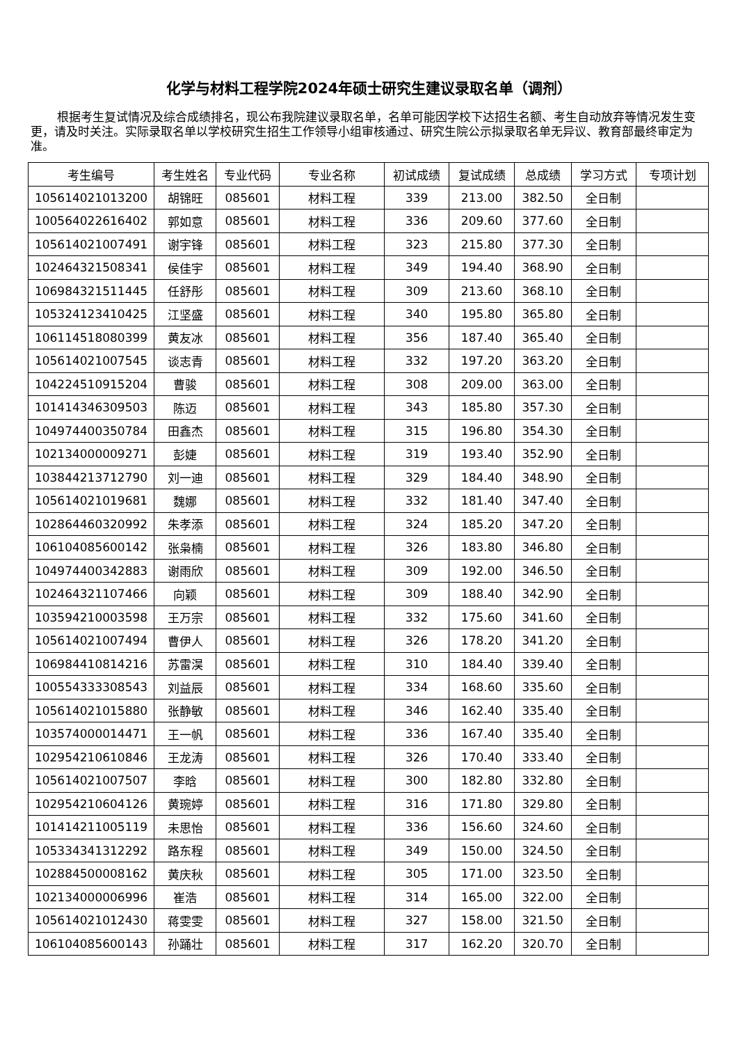化学与材料工程学院2024年硕士研究生建议录取名单（调剂）
根据考生复试情况及综合成绩排名，现公布我院建议录取名单，名单可能因学校下达招生名额、考生自动放弃等情况发生变更，请及时关注。实际录取名单以学校研究生招生工作领导小组审核通过、研究生院公示拟录取名单无异议、教育部最终审定为准。
| 考生编号 | 考生姓名 | 专业代码 | 专业名称 | 初试成绩 | 复试成绩 | 总成绩 | 学习方式 | 专项计划 |
| --- | --- | --- | --- | --- | --- | --- | --- | --- |
| 105614021013200 | 胡锦旺 | 085601 | 材料工程 | 339 | 213.00 | 382.50 | 全日制 | |
| 100564022616402 | 郭如意 | 085601 | 材料工程 | 336 | 209.60 | 377.60 | 全日制 | |
| 105614021007491 | 谢宇锋 | 085601 | 材料工程 | 323 | 215.80 | 377.30 | 全日制 | |
| 102464321508341 | 侯佳宇 | 085601 | 材料工程 | 349 | 194.40 | 368.90 | 全日制 | |
| 106984321511445 | 任舒彤 | 085601 | 材料工程 | 309 | 213.60 | 368.10 | 全日制 | |
| 105324123410425 | 江坚盛 | 085601 | 材料工程 | 340 | 195.80 | 365.80 | 全日制 | |
| 106114518080399 | 黄友冰 | 085601 | 材料工程 | 356 | 187.40 | 365.40 | 全日制 | |
| 105614021007545 | 谈志青 | 085601 | 材料工程 | 332 | 197.20 | 363.20 | 全日制 | |
| 104224510915204 | 曹骏 | 085601 | 材料工程 | 308 | 209.00 | 363.00 | 全日制 | |
| 101414346309503 | 陈迈 | 085601 | 材料工程 | 343 | 185.80 | 357.30 | 全日制 | |
| 104974400350784 | 田鑫杰 | 085601 | 材料工程 | 315 | 196.80 | 354.30 | 全日制 | |
| 102134000009271 | 彭婕 | 085601 | 材料工程 | 319 | 193.40 | 352.90 | 全日制 | |
| 103844213712790 | 刘一迪 | 085601 | 材料工程 | 329 | 184.40 | 348.90 | 全日制 | |
| 105614021019681 | 魏娜 | 085601 | 材料工程 | 332 | 181.40 | 347.40 | 全日制 | |
| 102864460320992 | 朱孝添 | 085601 | 材料工程 | 324 | 185.20 | 347.20 | 全日制 | |
| 106104085600142 | 张枭楠 | 085601 | 材料工程 | 326 | 183.80 | 346.80 | 全日制 | |
| 104974400342883 | 谢雨欣 | 085601 | 材料工程 | 309 | 192.00 | 346.50 | 全日制 | |
| 102464321107466 | 向颖 | 085601 | 材料工程 | 309 | 188.40 | 342.90 | 全日制 | |
| 103594210003598 | 王万宗 | 085601 | 材料工程 | 332 | 175.60 | 341.60 | 全日制 | |
| 105614021007494 | 曹伊人 | 085601 | 材料工程 | 326 | 178.20 | 341.20 | 全日制 | |
| 106984410814216 | 苏雷淏 | 085601 | 材料工程 | 310 | 184.40 | 339.40 | 全日制 | |
| 100554333308543 | 刘益辰 | 085601 | 材料工程 | 334 | 168.60 | 335.60 | 全日制 | |
| 105614021015880 | 张静敏 | 085601 | 材料工程 | 346 | 162.40 | 335.40 | 全日制 | |
| 103574000014471 | 王一帆 | 085601 | 材料工程 | 336 | 167.40 | 335.40 | 全日制 | |
| 102954210610846 | 王龙涛 | 085601 | 材料工程 | 326 | 170.40 | 333.40 | 全日制 | |
| 105614021007507 | 李晗 | 085601 | 材料工程 | 300 | 182.80 | 332.80 | 全日制 | |
| 102954210604126 | 黄琬婷 | 085601 | 材料工程 | 316 | 171.80 | 329.80 | 全日制 | |
| 101414211005119 | 未思怡 | 085601 | 材料工程 | 336 | 156.60 | 324.60 | 全日制 | |
| 105334341312292 | 路东程 | 085601 | 材料工程 | 349 | 150.00 | 324.50 | 全日制 | |
| 102884500008162 | 黄庆秋 | 085601 | 材料工程 | 305 | 171.00 | 323.50 | 全日制 | |
| 102134000006996 | 崔浩 | 085601 | 材料工程 | 314 | 165.00 | 322.00 | 全日制 | |
| 105614021012430 | 蒋雯雯 | 085601 | 材料工程 | 327 | 158.00 | 321.50 | 全日制 | |
| 106104085600143 | 孙踊壮 | 085601 | 材料工程 | 317 | 162.20 | 320.70 | 全日制 | |